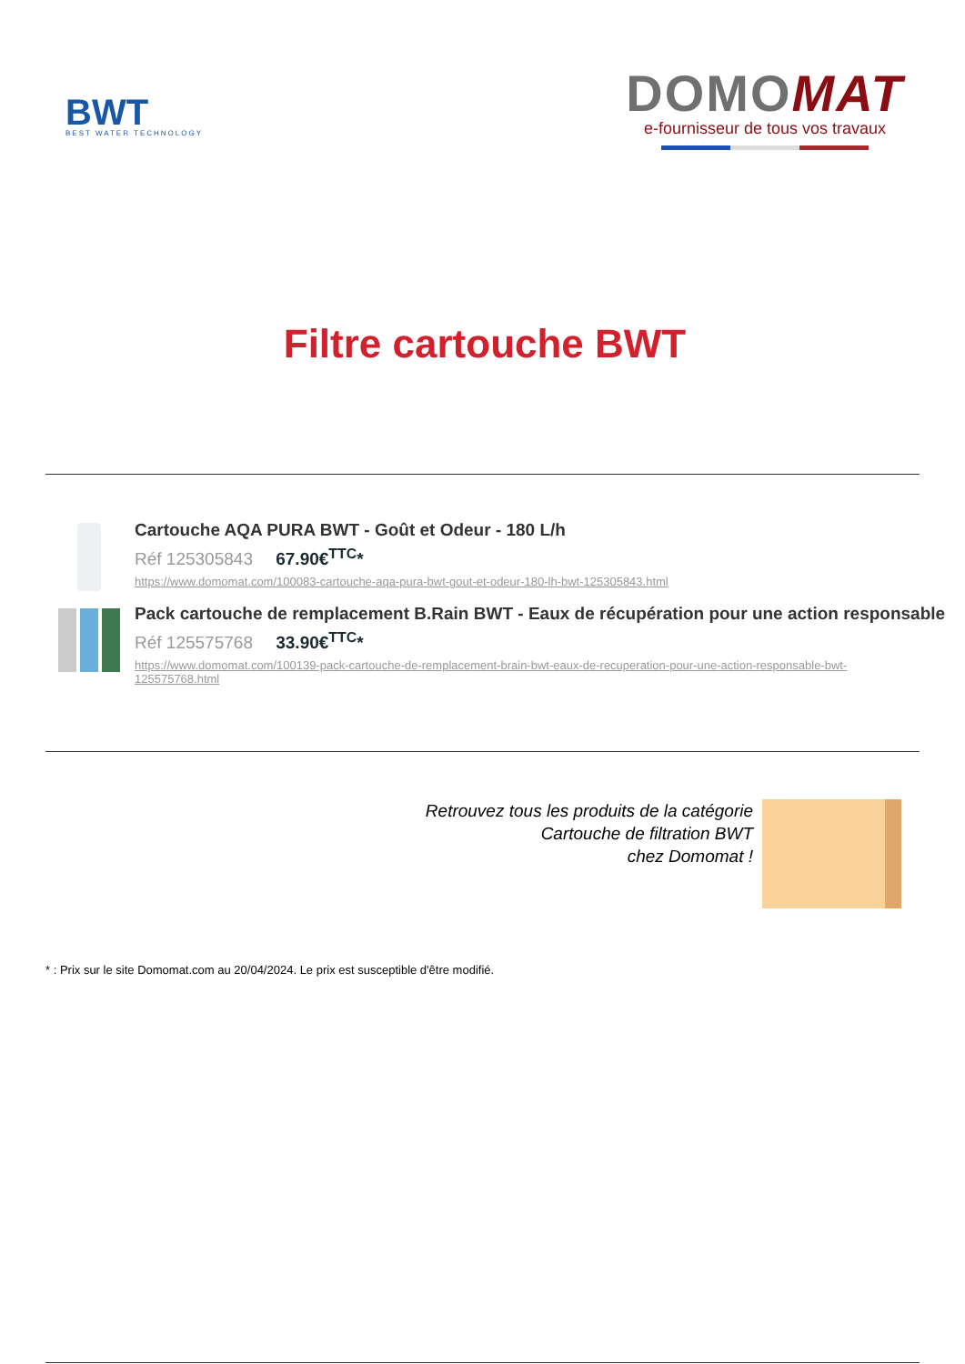BWT
BEST WATER TECHNOLOGY
DOMOMAT
e-fournisseur de tous vos travaux
Filtre cartouche BWT
Cartouche AQA PURA BWT - Goût et Odeur - 180 L/h
Réf 125305843 67.90€<sup>TTC</sup>*
https://www.domomat.com/100083-cartouche-aqa-pura-bwt-gout-et-odeur-180-lh-bwt-125305843.html
Pack cartouche de remplacement B.Rain BWT - Eaux de récupération pour une action responsable
Réf 125575768 33.90€<sup>TTC</sup>*
https://www.domomat.com/100139-pack-cartouche-de-remplacement-brain-bwt-eaux-de-recuperation-pour-une-action-responsable-bwt-125575768.html
Retrouvez tous les produits de la catégorie
Cartouche de filtration BWT
chez Domomat !
* : Prix sur le site Domomat.com au 20/04/2024. Le prix est susceptible d'être modifié.